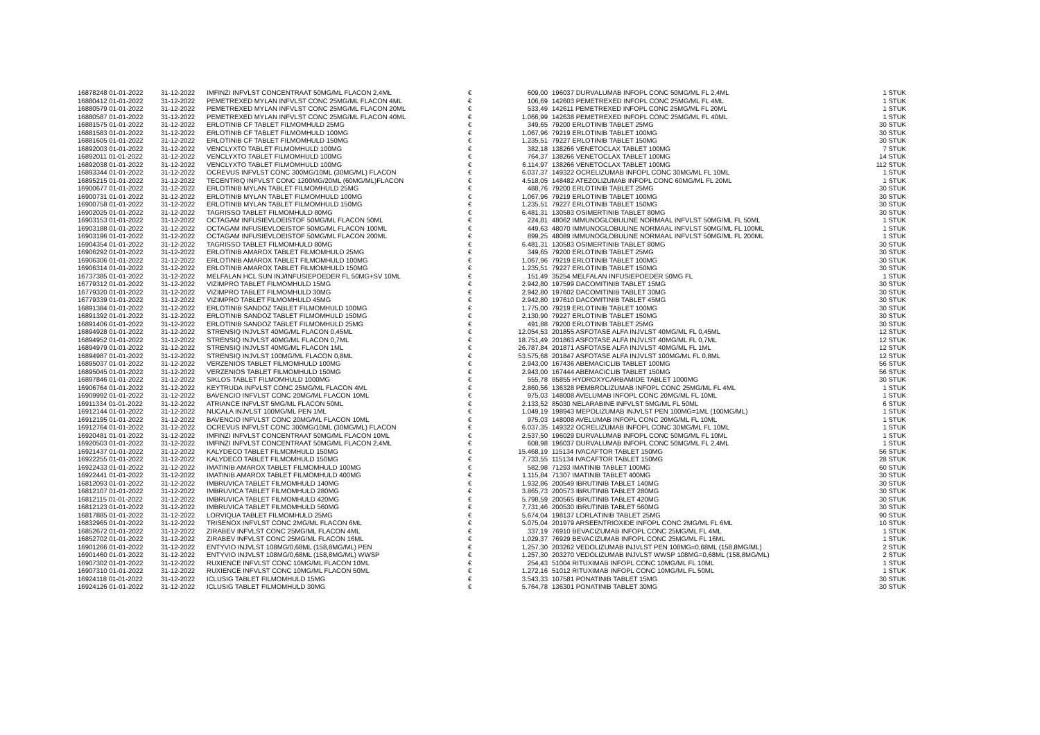| 16878248 01-01-2022 | 31-12-2022 | IMFINZI INFVLST CONCENTRAAT 50MG/ML FLACON 2,4ML | € | 609,00 | 196037 DURVALUMAB INFOPL CONC 50MG/ML FL 2,4ML | 1 STUK |
| 16880412 01-01-2022 | 31-12-2022 | PEMETREXED MYLAN INFVLST CONC 25MG/ML FLACON 4ML | € | 106,69 | 142603 PEMETREXED INFOPL CONC 25MG/ML FL 4ML | 1 STUK |
| 16880579 01-01-2022 | 31-12-2022 | PEMETREXED MYLAN INFVLST CONC 25MG/ML FLACON 20ML | € | 533,49 | 142611 PEMETREXED INFOPL CONC 25MG/ML FL 20ML | 1 STUK |
| 16880587 01-01-2022 | 31-12-2022 | PEMETREXED MYLAN INFVLST CONC 25MG/ML FLACON 40ML | € | 1.066,99 | 142638 PEMETREXED INFOPL CONC 25MG/ML FL 40ML | 1 STUK |
| 16881575 01-01-2022 | 31-12-2022 | ERLOTINIB CF TABLET FILMOMHULD 25MG | € | 349,65 | 79200 ERLOTINIB TABLET 25MG | 30 STUK |
| 16881583 01-01-2022 | 31-12-2022 | ERLOTINIB CF TABLET FILMOMHULD 100MG | € | 1.067,96 | 79219 ERLOTINIB TABLET 100MG | 30 STUK |
| 16881605 01-01-2022 | 31-12-2022 | ERLOTINIB CF TABLET FILMOMHULD 150MG | € | 1.235,51 | 79227 ERLOTINIB TABLET 150MG | 30 STUK |
| 16892003 01-01-2022 | 31-12-2022 | VENCLYXTO TABLET FILMOMHULD 100MG | € | 382,18 | 138266 VENETOCLAX TABLET 100MG | 7 STUK |
| 16892011 01-01-2022 | 31-12-2022 | VENCLYXTO TABLET FILMOMHULD 100MG | € | 764,37 | 138266 VENETOCLAX TABLET 100MG | 14 STUK |
| 16892038 01-01-2022 | 31-12-2022 | VENCLYXTO TABLET FILMOMHULD 100MG | € | 6.114,97 | 138266 VENETOCLAX TABLET 100MG | 112 STUK |
| 16893344 01-01-2022 | 31-12-2022 | OCREVUS INFVLST CONC 300MG/10ML (30MG/ML) FLACON | € | 6.037,37 | 149322 OCRELIZUMAB INFOPL CONC 30MG/ML FL 10ML | 1 STUK |
| 16895215 01-01-2022 | 31-12-2022 | TECENTRIQ INFVLST CONC 1200MG/20ML (60MG/ML)FLACON | € | 4.518,05 | 148482 ATEZOLIZUMAB INFOPL CONC 60MG/ML FL 20ML | 1 STUK |
| 16900677 01-01-2022 | 31-12-2022 | ERLOTINIB MYLAN TABLET FILMOMHULD 25MG | € | 488,76 | 79200 ERLOTINIB TABLET 25MG | 30 STUK |
| 16900731 01-01-2022 | 31-12-2022 | ERLOTINIB MYLAN TABLET FILMOMHULD 100MG | € | 1.067,96 | 79219 ERLOTINIB TABLET 100MG | 30 STUK |
| 16900758 01-01-2022 | 31-12-2022 | ERLOTINIB MYLAN TABLET FILMOMHULD 150MG | € | 1.235,51 | 79227 ERLOTINIB TABLET 150MG | 30 STUK |
| 16902025 01-01-2022 | 31-12-2022 | TAGRISSO TABLET FILMOMHULD 80MG | € | 6.481,31 | 130583 OSIMERTINIB TABLET 80MG | 30 STUK |
| 16903153 01-01-2022 | 31-12-2022 | OCTAGAM INFUSIEVLOEISTOF 50MG/ML FLACON 50ML | € | 224,81 | 48062 IMMUNOGLOBULINE NORMAAL INFVLST 50MG/ML FL 50ML | 1 STUK |
| 16903188 01-01-2022 | 31-12-2022 | OCTAGAM INFUSIEVLOEISTOF 50MG/ML FLACON 100ML | € | 449,63 | 48070 IMMUNOGLOBULINE NORMAAL INFVLST 50MG/ML FL 100ML | 1 STUK |
| 16903196 01-01-2022 | 31-12-2022 | OCTAGAM INFUSIEVLOEISTOF 50MG/ML FLACON 200ML | € | 899,25 | 48089 IMMUNOGLOBULINE NORMAAL INFVLST 50MG/ML FL 200ML | 1 STUK |
| 16904354 01-01-2022 | 31-12-2022 | TAGRISSO TABLET FILMOMHULD 80MG | € | 6.481,31 | 130583 OSIMERTINIB TABLET 80MG | 30 STUK |
| 16906292 01-01-2022 | 31-12-2022 | ERLOTINIB AMAROX TABLET FILMOMHULD 25MG | € | 349,65 | 79200 ERLOTINIB TABLET 25MG | 30 STUK |
| 16906306 01-01-2022 | 31-12-2022 | ERLOTINIB AMAROX TABLET FILMOMHULD 100MG | € | 1.067,96 | 79219 ERLOTINIB TABLET 100MG | 30 STUK |
| 16906314 01-01-2022 | 31-12-2022 | ERLOTINIB AMAROX TABLET FILMOMHULD 150MG | € | 1.235,51 | 79227 ERLOTINIB TABLET 150MG | 30 STUK |
| 16737385 01-01-2022 | 31-12-2022 | MELFALAN HCL SUN INJ/INFUSIEPOEDER FL 50MG+SV 10ML | € | 151,49 | 35254 MELFALAN INFUSIEPOEDER 50MG FL | 1 STUK |
| 16779312 01-01-2022 | 31-12-2022 | VIZIMPRO TABLET FILMOMHULD 15MG | € | 2.942,80 | 197599 DACOMITINIB TABLET 15MG | 30 STUK |
| 16779320 01-01-2022 | 31-12-2022 | VIZIMPRO TABLET FILMOMHULD 30MG | € | 2.942,80 | 197602 DACOMITINIB TABLET 30MG | 30 STUK |
| 16779339 01-01-2022 | 31-12-2022 | VIZIMPRO TABLET FILMOMHULD 45MG | € | 2.942,80 | 197610 DACOMITINIB TABLET 45MG | 30 STUK |
| 16891384 01-01-2022 | 31-12-2022 | ERLOTINIB SANDOZ TABLET FILMOMHULD 100MG | € | 1.775,00 | 79219 ERLOTINIB TABLET 100MG | 30 STUK |
| 16891392 01-01-2022 | 31-12-2022 | ERLOTINIB SANDOZ TABLET FILMOMHULD 150MG | € | 2.130,90 | 79227 ERLOTINIB TABLET 150MG | 30 STUK |
| 16891406 01-01-2022 | 31-12-2022 | ERLOTINIB SANDOZ TABLET FILMOMHULD 25MG | € | 491,88 | 79200 ERLOTINIB TABLET 25MG | 30 STUK |
| 16894928 01-01-2022 | 31-12-2022 | STRENSIQ INJVLST 40MG/ML FLACON 0,45ML | € | 12.054,53 | 201855 ASFOTASE ALFA INJVLST 40MG/ML FL 0,45ML | 12 STUK |
| 16894952 01-01-2022 | 31-12-2022 | STRENSIQ INJVLST 40MG/ML FLACON 0,7ML | € | 18.751,49 | 201863 ASFOTASE ALFA INJVLST 40MG/ML FL 0,7ML | 12 STUK |
| 16894979 01-01-2022 | 31-12-2022 | STRENSIQ INJVLST 40MG/ML FLACON 1ML | € | 26.787,84 | 201871 ASFOTASE ALFA INJVLST 40MG/ML FL 1ML | 12 STUK |
| 16894987 01-01-2022 | 31-12-2022 | STRENSIQ INJVLST 100MG/ML FLACON 0,8ML | € | 53.575,68 | 201847 ASFOTASE ALFA INJVLST 100MG/ML FL 0,8ML | 12 STUK |
| 16895037 01-01-2022 | 31-12-2022 | VERZENIOS TABLET FILMOMHULD 100MG | € | 2.943,00 | 167436 ABEMACICLIB TABLET 100MG | 56 STUK |
| 16895045 01-01-2022 | 31-12-2022 | VERZENIOS TABLET FILMOMHULD 150MG | € | 2.943,00 | 167444 ABEMACICLIB TABLET 150MG | 56 STUK |
| 16897846 01-01-2022 | 31-12-2022 | SIKLOS TABLET FILMOMHULD 1000MG | € | 555,78 | 85855 HYDROXYCARBAMIDE TABLET 1000MG | 30 STUK |
| 16906764 01-01-2022 | 31-12-2022 | KEYTRUDA INFVLST CONC 25MG/ML FLACON 4ML | € | 2.860,56 | 136328 PEMBROLIZUMAB INFOPL CONC 25MG/ML FL 4ML | 1 STUK |
| 16909992 01-01-2022 | 31-12-2022 | BAVENCIO INFVLST CONC 20MG/ML FLACON 10ML | € | 975,03 | 148008 AVELUMAB INFOPL CONC 20MG/ML FL 10ML | 1 STUK |
| 16911334 01-01-2022 | 31-12-2022 | ATRIANCE INFVLST 5MG/ML FLACON 50ML | € | 2.133,52 | 85030 NELARABINE INFVLST 5MG/ML FL 50ML | 6 STUK |
| 16912144 01-01-2022 | 31-12-2022 | NUCALA INJVLST 100MG/ML PEN 1ML | € | 1.049,19 | 198943 MEPOLIZUMAB INJVLST PEN 100MG=1ML (100MG/ML) | 1 STUK |
| 16912195 01-01-2022 | 31-12-2022 | BAVENCIO INFVLST CONC 20MG/ML FLACON 10ML | € | 975,03 | 148008 AVELUMAB INFOPL CONC 20MG/ML FL 10ML | 1 STUK |
| 16912764 01-01-2022 | 31-12-2022 | OCREVUS INFVLST CONC 300MG/10ML (30MG/ML) FLACON | € | 6.037,35 | 149322 OCRELIZUMAB INFOPL CONC 30MG/ML FL 10ML | 1 STUK |
| 16920481 01-01-2022 | 31-12-2022 | IMFINZI INFVLST CONCENTRAAT 50MG/ML FLACON 10ML | € | 2.537,50 | 196029 DURVALUMAB INFOPL CONC 50MG/ML FL 10ML | 1 STUK |
| 16920503 01-01-2022 | 31-12-2022 | IMFINZI INFVLST CONCENTRAAT 50MG/ML FLACON 2,4ML | € | 608,98 | 196037 DURVALUMAB INFOPL CONC 50MG/ML FL 2,4ML | 1 STUK |
| 16921437 01-01-2022 | 31-12-2022 | KALYDECO TABLET FILMOMHULD 150MG | € | 15.468,19 | 115134 IVACAFTOR TABLET 150MG | 56 STUK |
| 16922255 01-01-2022 | 31-12-2022 | KALYDECO TABLET FILMOMHULD 150MG | € | 7.733,55 | 115134 IVACAFTOR TABLET 150MG | 28 STUK |
| 16922433 01-01-2022 | 31-12-2022 | IMATINIB AMAROX TABLET FILMOMHULD 100MG | € | 582,98 | 71293 IMATINIB TABLET 100MG | 60 STUK |
| 16922441 01-01-2022 | 31-12-2022 | IMATINIB AMAROX TABLET FILMOMHULD 400MG | € | 1.115,84 | 71307 IMATINIB TABLET 400MG | 30 STUK |
| 16812093 01-01-2022 | 31-12-2022 | IMBRUVICA TABLET FILMOMHULD 140MG | € | 1.932,86 | 200549 IBRUTINIB TABLET 140MG | 30 STUK |
| 16812107 01-01-2022 | 31-12-2022 | IMBRUVICA TABLET FILMOMHULD 280MG | € | 3.865,73 | 200573 IBRUTINIB TABLET 280MG | 30 STUK |
| 16812115 01-01-2022 | 31-12-2022 | IMBRUVICA TABLET FILMOMHULD 420MG | € | 5.798,59 | 200565 IBRUTINIB TABLET 420MG | 30 STUK |
| 16812123 01-01-2022 | 31-12-2022 | IMBRUVICA TABLET FILMOMHULD 560MG | € | 7.731,46 | 200530 IBRUTINIB TABLET 560MG | 30 STUK |
| 16817885 01-01-2022 | 31-12-2022 | LORVIQUA TABLET FILMOMHULD 25MG | € | 5.674,04 | 198137 LORLATINIB TABLET 25MG | 90 STUK |
| 16832965 01-01-2022 | 31-12-2022 | TRISENOX INFVLST CONC 2MG/ML FLACON 6ML | € | 5.075,04 | 201979 ARSEENTRIOXIDE INFOPL CONC 2MG/ML FL 6ML | 10 STUK |
| 16852672 01-01-2022 | 31-12-2022 | ZIRABEV INFVLST CONC 25MG/ML FLACON 4ML | € | 337,19 | 76910 BEVACIZUMAB INFOPL CONC 25MG/ML FL 4ML | 1 STUK |
| 16852702 01-01-2022 | 31-12-2022 | ZIRABEV INFVLST CONC 25MG/ML FLACON 16ML | € | 1.029,37 | 76929 BEVACIZUMAB INFOPL CONC 25MG/ML FL 16ML | 1 STUK |
| 16901266 01-01-2022 | 31-12-2022 | ENTYVIO INJVLST 108MG/0,68ML (158,8MG/ML) PEN | € | 1.257,30 | 203262 VEDOLIZUMAB INJVLST PEN 108MG=0,68ML (158,8MG/ML) | 2 STUK |
| 16901460 01-01-2022 | 31-12-2022 | ENTYVIO INJVLST 108MG/0,68ML (158,8MG/ML) WWSP | € | 1.257,30 | 203270 VEDOLIZUMAB INJVLST WWSP 108MG=0,68ML (158,8MG/ML) | 2 STUK |
| 16907302 01-01-2022 | 31-12-2022 | RUXIENCE INFVLST CONC 10MG/ML FLACON 10ML | € | 254,43 | 51004 RITUXIMAB INFOPL CONC 10MG/ML FL 10ML | 1 STUK |
| 16907310 01-01-2022 | 31-12-2022 | RUXIENCE INFVLST CONC 10MG/ML FLACON 50ML | € | 1.272,16 | 51012 RITUXIMAB INFOPL CONC 10MG/ML FL 50ML | 1 STUK |
| 16924118 01-01-2022 | 31-12-2022 | ICLUSIG TABLET FILMOMHULD 15MG | € | 3.543,33 | 107581 PONATINIB TABLET 15MG | 30 STUK |
| 16924126 01-01-2022 | 31-12-2022 | ICLUSIG TABLET FILMOMHULD 30MG | € | 5.764,78 | 136301 PONATINIB TABLET 30MG | 30 STUK |